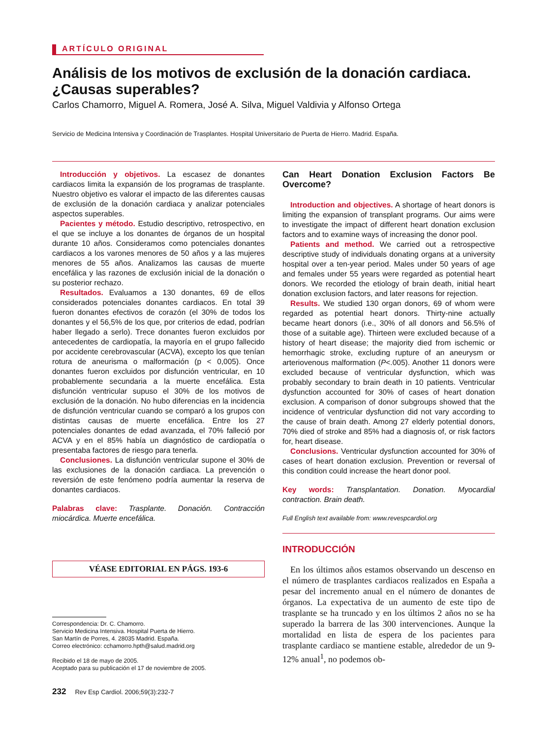ARTÍCULO ORIGINAL
Análisis de los motivos de exclusión de la donación cardiaca. ¿Causas superables?
Carlos Chamorro, Miguel A. Romera, José A. Silva, Miguel Valdivia y Alfonso Ortega
Servicio de Medicina Intensiva y Coordinación de Trasplantes. Hospital Universitario de Puerta de Hierro. Madrid. España.
Introducción y objetivos. La escasez de donantes cardiacos limita la expansión de los programas de trasplante. Nuestro objetivo es valorar el impacto de las diferentes causas de exclusión de la donación cardiaca y analizar potenciales aspectos superables.
Pacientes y método. Estudio descriptivo, retrospectivo, en el que se incluye a los donantes de órganos de un hospital durante 10 años. Consideramos como potenciales donantes cardiacos a los varones menores de 50 años y a las mujeres menores de 55 años. Analizamos las causas de muerte encefálica y las razones de exclusión inicial de la donación o su posterior rechazo.
Resultados. Evaluamos a 130 donantes, 69 de ellos considerados potenciales donantes cardiacos. En total 39 fueron donantes efectivos de corazón (el 30% de todos los donantes y el 56,5% de los que, por criterios de edad, podrían haber llegado a serlo). Trece donantes fueron excluidos por antecedentes de cardiopatía, la mayoría en el grupo fallecido por accidente cerebrovascular (ACVA), excepto los que tenían rotura de aneurisma o malformación (p < 0,005). Once donantes fueron excluidos por disfunción ventricular, en 10 probablemente secundaria a la muerte encefálica. Esta disfunción ventricular supuso el 30% de los motivos de exclusión de la donación. No hubo diferencias en la incidencia de disfunción ventricular cuando se comparó a los grupos con distintas causas de muerte encefálica. Entre los 27 potenciales donantes de edad avanzada, el 70% falleció por ACVA y en el 85% había un diagnóstico de cardiopatía o presentaba factores de riesgo para tenerla.
Conclusiones. La disfunción ventricular supone el 30% de las exclusiones de la donación cardiaca. La prevención o reversión de este fenómeno podría aumentar la reserva de donantes cardiacos.
Palabras clave: Trasplante. Donación. Contracción miocárdica. Muerte encefálica.
VÉASE EDITORIAL EN PÁGS. 193-6
Correspondencia: Dr. C. Chamorro.
Servicio Medicina Intensiva. Hospital Puerta de Hierro.
San Martín de Porres, 4. 28035 Madrid. España.
Correo electrónico: cchamorro.hpth@salud.madrid.org
Recibido el 18 de mayo de 2005.
Aceptado para su publicación el 17 de noviembre de 2005.
232 Rev Esp Cardiol. 2006;59(3):232-7
Can Heart Donation Exclusion Factors Be Overcome?
Introduction and objectives. A shortage of heart donors is limiting the expansion of transplant programs. Our aims were to investigate the impact of different heart donation exclusion factors and to examine ways of increasing the donor pool.
Patients and method. We carried out a retrospective descriptive study of individuals donating organs at a university hospital over a ten-year period. Males under 50 years of age and females under 55 years were regarded as potential heart donors. We recorded the etiology of brain death, initial heart donation exclusion factors, and later reasons for rejection.
Results. We studied 130 organ donors, 69 of whom were regarded as potential heart donors. Thirty-nine actually became heart donors (i.e., 30% of all donors and 56.5% of those of a suitable age). Thirteen were excluded because of a history of heart disease; the majority died from ischemic or hemorrhagic stroke, excluding rupture of an aneurysm or arteriovenous malformation (P<.005). Another 11 donors were excluded because of ventricular dysfunction, which was probably secondary to brain death in 10 patients. Ventricular dysfunction accounted for 30% of cases of heart donation exclusion. A comparison of donor subgroups showed that the incidence of ventricular dysfunction did not vary according to the cause of brain death. Among 27 elderly potential donors, 70% died of stroke and 85% had a diagnosis of, or risk factors for, heart disease.
Conclusions. Ventricular dysfunction accounted for 30% of cases of heart donation exclusion. Prevention or reversal of this condition could increase the heart donor pool.
Key words: Transplantation. Donation. Myocardial contraction. Brain death.
Full English text available from: www.revespcardiol.org
INTRODUCCIÓN
En los últimos años estamos observando un descenso en el número de trasplantes cardiacos realizados en España a pesar del incremento anual en el número de donantes de órganos. La expectativa de un aumento de este tipo de trasplante se ha truncado y en los últimos 2 años no se ha superado la barrera de las 300 intervenciones. Aunque la mortalidad en lista de espera de los pacientes para trasplante cardiaco se mantiene estable, alrededor de un 9-12% anual<sup>1</sup>, no podemos ob-